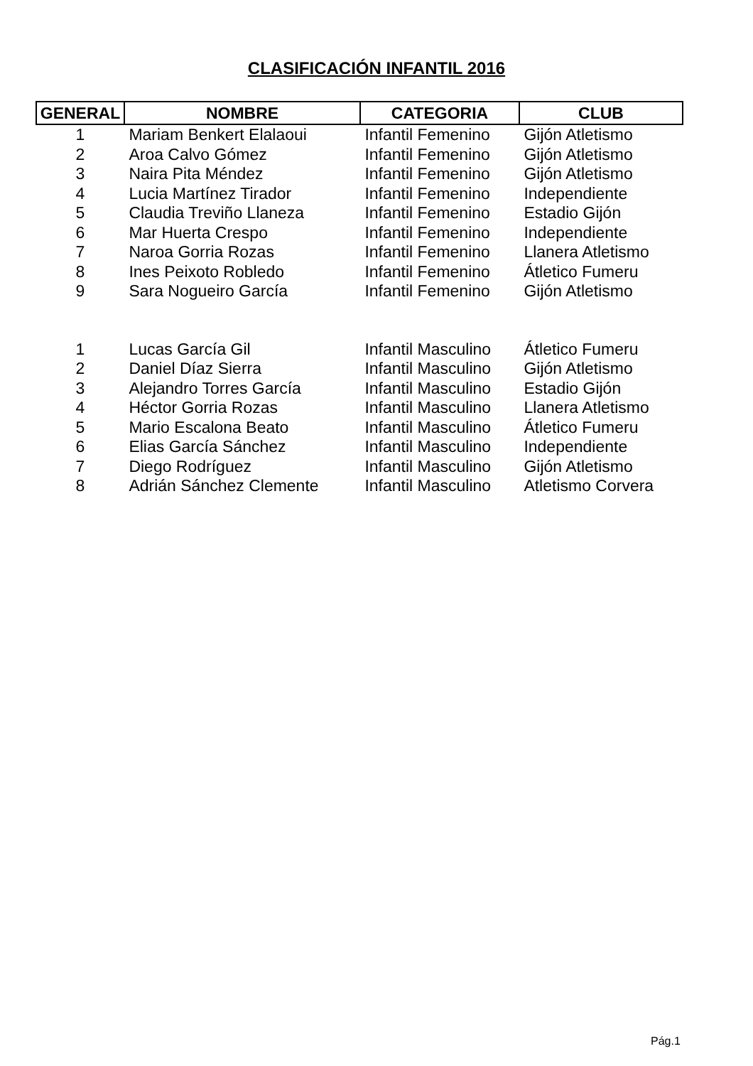CLASIFICACIÓN INFANTIL 2016
| GENERAL | NOMBRE | CATEGORIA | CLUB |
| --- | --- | --- | --- |
| 1 | Mariam Benkert Elalaoui | Infantil Femenino | Gijón Atletismo |
| 2 | Aroa Calvo Gómez | Infantil Femenino | Gijón Atletismo |
| 3 | Naira Pita Méndez | Infantil Femenino | Gijón Atletismo |
| 4 | Lucia Martínez Tirador | Infantil Femenino | Independiente |
| 5 | Claudia Treviño Llaneza | Infantil Femenino | Estadio Gijón |
| 6 | Mar Huerta Crespo | Infantil Femenino | Independiente |
| 7 | Naroa Gorria Rozas | Infantil Femenino | Llanera Atletismo |
| 8 | Ines Peixoto Robledo | Infantil Femenino | Átletico Fumeru |
| 9 | Sara Nogueiro García | Infantil Femenino | Gijón Atletismo |
| 1 | Lucas García Gil | Infantil Masculino | Átletico Fumeru |
| 2 | Daniel Díaz Sierra | Infantil Masculino | Gijón Atletismo |
| 3 | Alejandro Torres García | Infantil Masculino | Estadio Gijón |
| 4 | Héctor Gorria Rozas | Infantil Masculino | Llanera Atletismo |
| 5 | Mario Escalona Beato | Infantil Masculino | Átletico Fumeru |
| 6 | Elias García Sánchez | Infantil Masculino | Independiente |
| 7 | Diego Rodríguez | Infantil Masculino | Gijón Atletismo |
| 8 | Adrián Sánchez Clemente | Infantil Masculino | Atletismo Corvera |
Pág.1